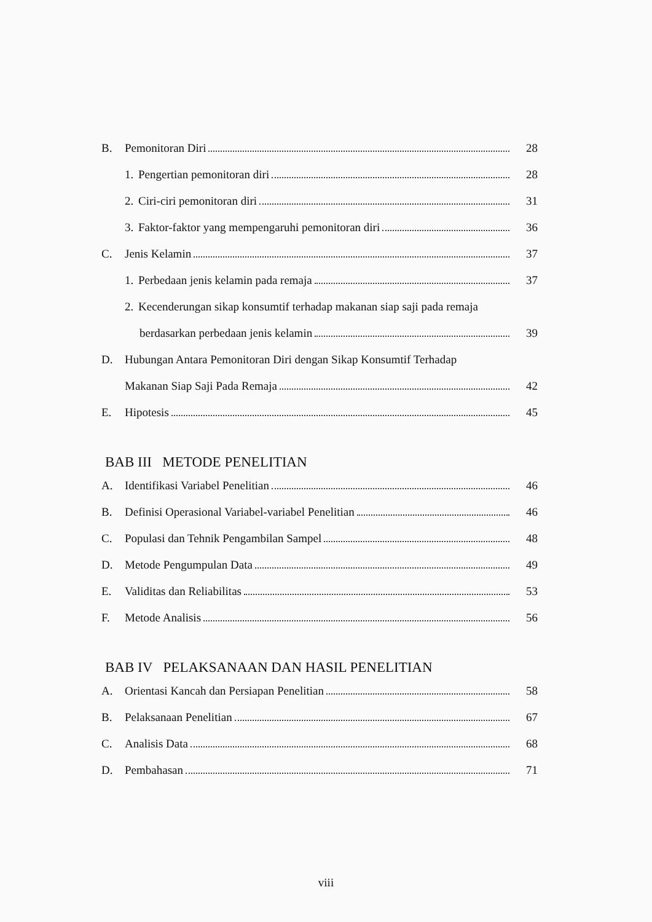B. Pemonitoran Diri 28
1. Pengertian pemonitoran diri 28
2. Ciri-ciri pemonitoran diri 31
3. Faktor-faktor yang mempengaruhi pemonitoran diri 36
C. Jenis Kelamin 37
1. Perbedaan jenis kelamin pada remaja 37
2. Kecenderungan sikap konsumtif terhadap makanan siap saji pada remaja
berdasarkan perbedaan jenis kelamin 39
D. Hubungan Antara Pemonitoran Diri dengan Sikap Konsumtif Terhadap
Makanan Siap Saji Pada Remaja 42
E. Hipotesis 45
BAB III METODE PENELITIAN
A. Identifikasi Variabel Penelitian 46
B. Definisi Operasional Variabel-variabel Penelitian 46
C. Populasi dan Tehnik Pengambilan Sampel 48
D. Metode Pengumpulan Data 49
E. Validitas dan Reliabilitas 53
F. Metode Analisis 56
BAB IV PELAKSANAAN DAN HASIL PENELITIAN
A. Orientasi Kancah dan Persiapan Penelitian 58
B. Pelaksanaan Penelitian 67
C. Analisis Data 68
D. Pembahasan 71
viii